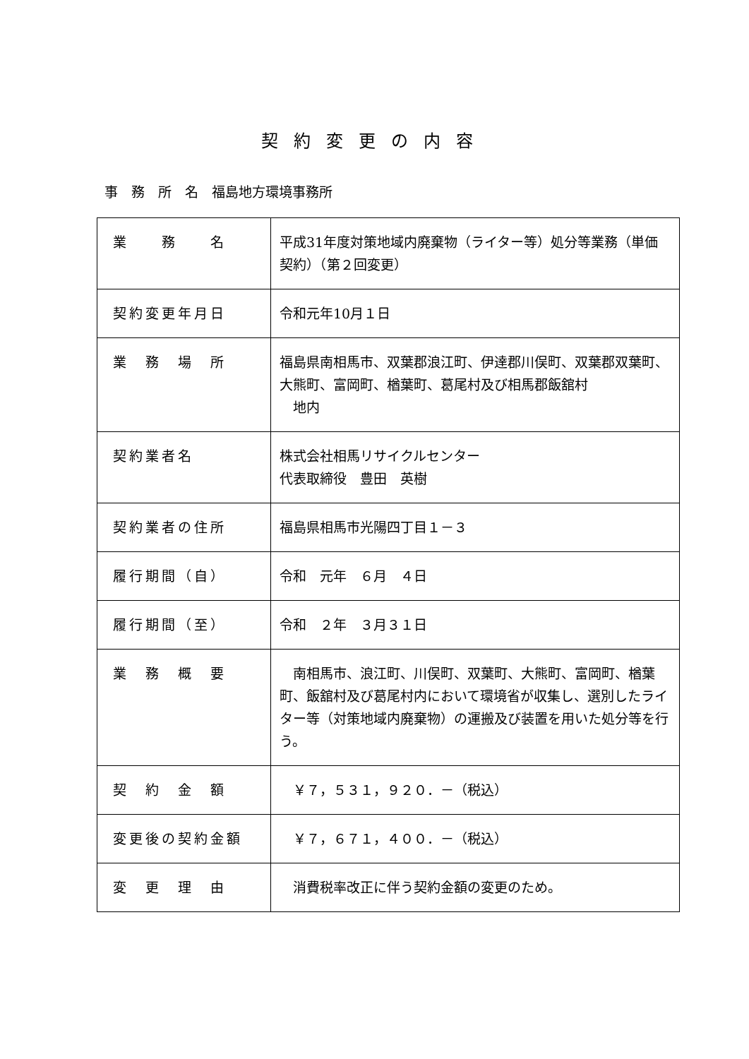契約変更の内容
事　務　所　名　福島地方環境事務所
| 業 務 名 | 平成31年度対策地域内廃棄物（ライター等）処分等業務（単価契約）（第２回変更） |
| 契約変更年月日 | 令和元年10月１日 |
| 業 務 場 所 | 福島県南相馬市、双葉郡浪江町、伊達郡川俣町、双葉郡双葉町、大熊町、富岡町、楢葉町、葛尾村及び相馬郡飯舘村 地内 |
| 契約業者名 | 株式会社相馬リサイクルセンター 代表取締役 豊田 英樹 |
| 契約業者の住所 | 福島県相馬市光陽四丁目１－３ |
| 履行期間（自） | 令和 元年 ６月 ４日 |
| 履行期間（至） | 令和 ２年 ３月３１日 |
| 業 務 概 要 | 南相馬市、浪江町、川俣町、双葉町、大熊町、富岡町、楢葉町、飯舘村及び葛尾村内において環境省が収集し、選別したライター等（対策地域内廃棄物）の運搬及び装置を用いた処分等を行う。 |
| 契 約 金 額 | ￥７，５３１，９２０．－（税込） |
| 変更後の契約金額 | ￥７，６７１，４００．－（税込） |
| 変 更 理 由 | 消費税率改正に伴う契約金額の変更のため。 |